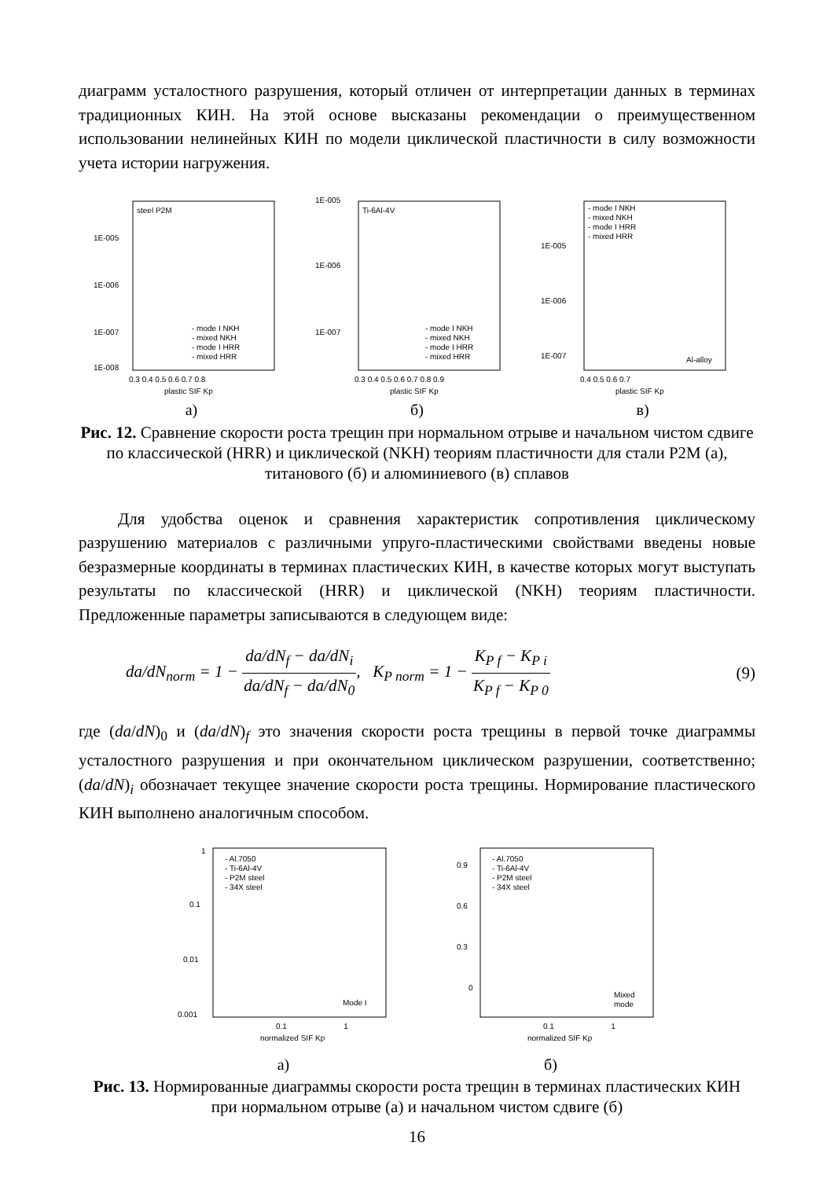диаграмм усталостного разрушения, который отличен от интерпретации данных в терминах традиционных КИН. На этой основе высказаны рекомендации о преимущественном использовании нелинейных КИН по модели циклической пластичности в силу возможности учета истории нагружения.
steel P2M
1E-005
1E-006
1E-007
1E-008
- mode I NKH
- mixed NKH
- mode I HRR
- mixed HRR
0.3 0.4 0.5 0.6 0.7 0.8
plastic SIF Kp
а)
Ti-6Al-4V
1E-005
1E-006
1E-007
- mode I NKH
- mixed NKH
- mode I HRR
- mixed HRR
0.3 0.4 0.5 0.6 0.7 0.8 0.9
plastic SIF Kp
б)
- mode I NKH
- mixed NKH
- mode I HRR
- mixed HRR
1E-005
1E-006
1E-007
Al-alloy
0.4 0.5 0.6 0.7
plastic SIF Kp
в)
Рис. 12. Сравнение скорости роста трещин при нормальном отрыве и начальном чистом сдвиге по классической (HRR) и циклической (NKH) теориям пластичности для стали Р2М (а), титанового (б) и алюминиевого (в) сплавов
Для удобства оценок и сравнения характеристик сопротивления циклическому разрушению материалов с различными упруго-пластическими свойствами введены новые безразмерные координаты в терминах пластических КИН, в качестве которых могут выступать результаты по классической (HRR) и циклической (NKH) теориям пластичности. Предложенные параметры записываются в следующем виде:
da/dN<sub>norm</sub> = 1 − da/dN<sub>f</sub> − da/dN<sub>i</sub> da/dN<sub>f</sub> − da/dN<sub>0</sub>, K<sub>P norm</sub> = 1 − K<sub>P f</sub> − K<sub>P i</sub> K<sub>P f</sub> − K<sub>P 0</sub>
(9)
где (da/dN)<sub>0</sub> и (da/dN)<sub>f</sub> это значения скорости роста трещины в первой точке диаграммы усталостного разрушения и при окончательном циклическом разрушении, соответственно; (da/dN)<sub>i</sub> обозначает текущее значение скорости роста трещины. Нормирование пластического КИН выполнено аналогичным способом.
- Al.7050
- Ti-6Al-4V
- P2M steel
- 34X steel
1
0.1
0.01
0.001
Mode I
0.1 1
normalized SIF Kp
а)
- Al.7050
- Ti-6Al-4V
- P2M steel
- 34X steel
0.9
0.6
0.3
0
Mixed
mode
0.1 1
normalized SIF Kp
б)
Рис. 13. Нормированные диаграммы скорости роста трещин в терминах пластических КИН при нормальном отрыве (а) и начальном чистом сдвиге (б)
16